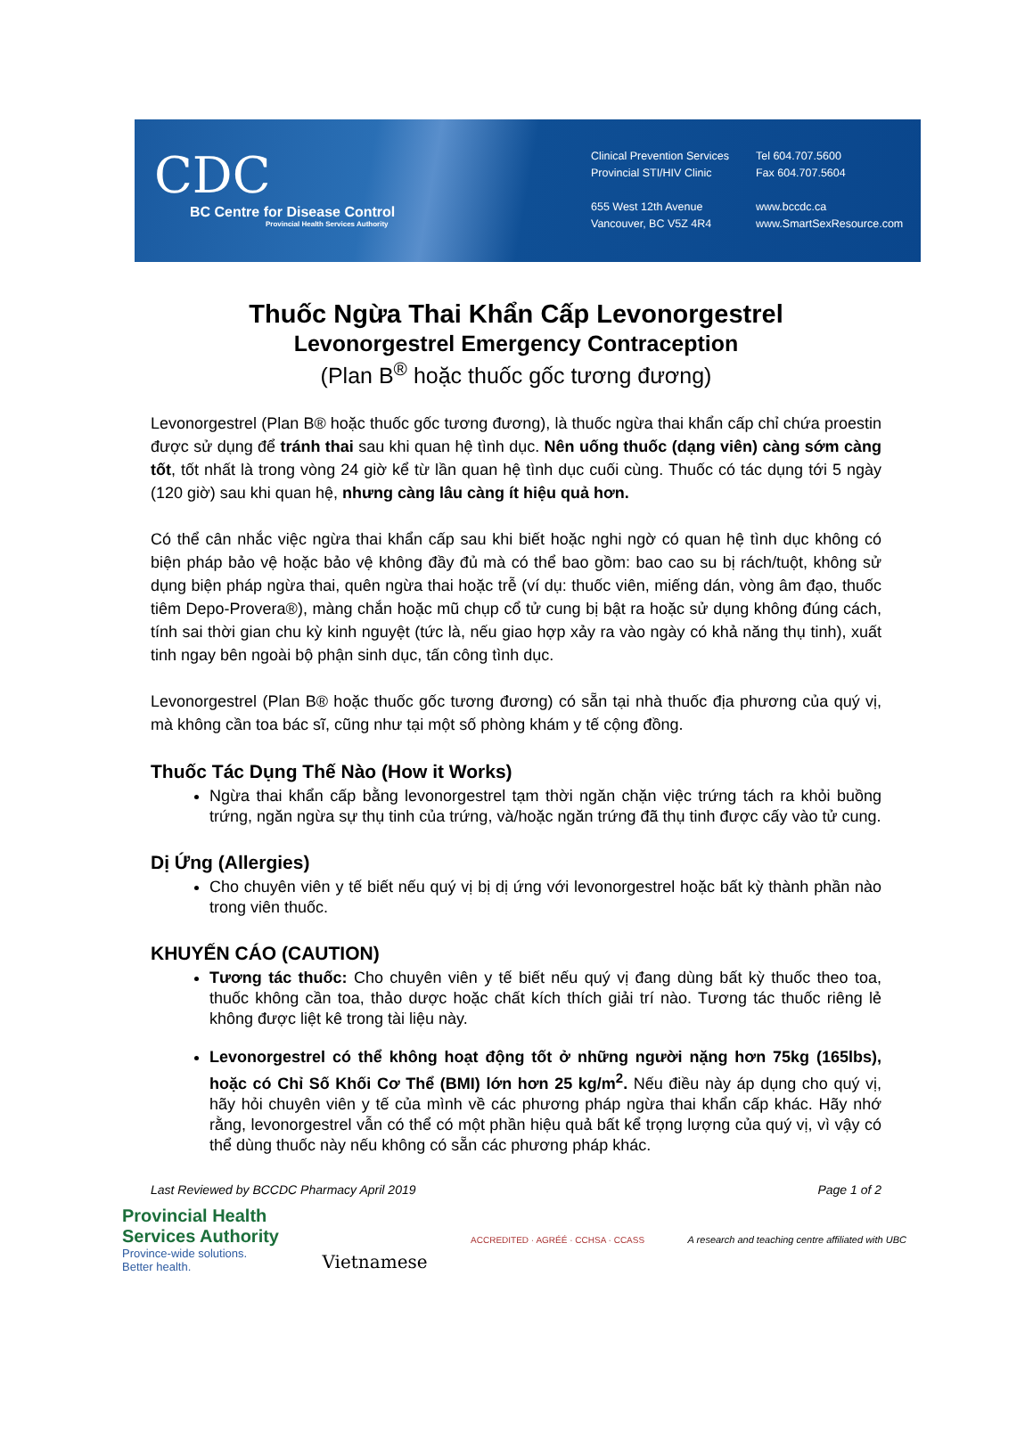CDC
BC Centre for Disease Control
Provincial Health Services Authority
Clinical Prevention Services
Provincial STI/HIV Clinic
655 West 12th Avenue
Vancouver, BC V5Z 4R4
Tel 604.707.5600
Fax 604.707.5604
www.bccdc.ca
www.SmartSexResource.com
Thuốc Ngừa Thai Khẩn Cấp Levonorgestrel
Levonorgestrel Emergency Contraception
(Plan B<sup>®</sup> hoặc thuốc gốc tương đương)
Levonorgestrel (Plan B® hoặc thuốc gốc tương đương), là thuốc ngừa thai khẩn cấp chỉ chứa proestin được sử dụng để tránh thai sau khi quan hệ tình dục. Nên uống thuốc (dạng viên) càng sớm càng tốt, tốt nhất là trong vòng 24 giờ kể từ lần quan hệ tình dục cuối cùng. Thuốc có tác dụng tới 5 ngày (120 giờ) sau khi quan hệ, nhưng càng lâu càng ít hiệu quả hơn.
Có thể cân nhắc việc ngừa thai khẩn cấp sau khi biết hoặc nghi ngờ có quan hệ tình dục không có biện pháp bảo vệ hoặc bảo vệ không đầy đủ mà có thể bao gồm: bao cao su bị rách/tuột, không sử dụng biện pháp ngừa thai, quên ngừa thai hoặc trễ (ví dụ: thuốc viên, miếng dán, vòng âm đạo, thuốc tiêm Depo-Provera®), màng chắn hoặc mũ chụp cổ tử cung bị bật ra hoặc sử dụng không đúng cách, tính sai thời gian chu kỳ kinh nguyệt (tức là, nếu giao hợp xảy ra vào ngày có khả năng thụ tinh), xuất tinh ngay bên ngoài bộ phận sinh dục, tấn công tình dục.
Levonorgestrel (Plan B® hoặc thuốc gốc tương đương) có sẵn tại nhà thuốc địa phương của quý vị, mà không cần toa bác sĩ, cũng như tại một số phòng khám y tế cộng đồng.
Thuốc Tác Dụng Thế Nào (How it Works)
Ngừa thai khẩn cấp bằng levonorgestrel tạm thời ngăn chặn việc trứng tách ra khỏi buồng trứng, ngăn ngừa sự thụ tinh của trứng, và/hoặc ngăn trứng đã thụ tinh được cấy vào tử cung.
Dị Ứng (Allergies)
Cho chuyên viên y tế biết nếu quý vị bị dị ứng với levonorgestrel hoặc bất kỳ thành phần nào trong viên thuốc.
KHUYẾN CÁO (CAUTION)
Tương tác thuốc: Cho chuyên viên y tế biết nếu quý vị đang dùng bất kỳ thuốc theo toa, thuốc không cần toa, thảo dược hoặc chất kích thích giải trí nào. Tương tác thuốc riêng lẻ không được liệt kê trong tài liệu này.
Levonorgestrel có thể không hoạt động tốt ở những người nặng hơn 75kg (165lbs), hoặc có Chỉ Số Khối Cơ Thể (BMI) lớn hơn 25 kg/m<sup>2</sup>. Nếu điều này áp dụng cho quý vị, hãy hỏi chuyên viên y tế của mình về các phương pháp ngừa thai khẩn cấp khác. Hãy nhớ rằng, levonorgestrel vẫn có thể có một phần hiệu quả bất kể trọng lượng của quý vị, vì vậy có thể dùng thuốc này nếu không có sẵn các phương pháp khác.
Last Reviewed by BCCDC Pharmacy April 2019 Page 1 of 2
Provincial Health
Services Authority
Province-wide solutions.
Better health.
Vietnamese
ACCREDITED · AGRÉÉ · CCHSA · CCASS
A research and teaching centre affiliated with UBC